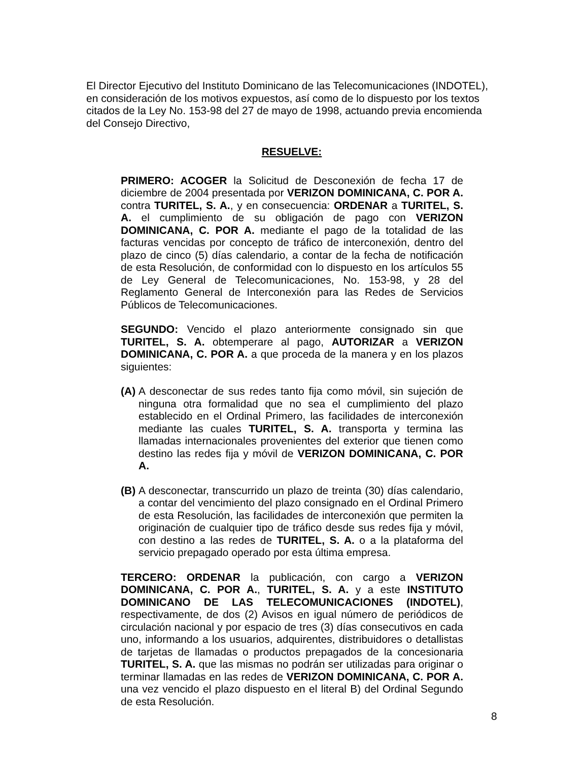El Director Ejecutivo del Instituto Dominicano de las Telecomunicaciones (INDOTEL), en consideración de los motivos expuestos, así como de lo dispuesto por los textos citados de la Ley No. 153-98 del 27 de mayo de 1998, actuando previa encomienda del Consejo Directivo,
RESUELVE:
PRIMERO: ACOGER la Solicitud de Desconexión de fecha 17 de diciembre de 2004 presentada por VERIZON DOMINICANA, C. POR A. contra TURITEL, S. A., y en consecuencia: ORDENAR a TURITEL, S. A. el cumplimiento de su obligación de pago con VERIZON DOMINICANA, C. POR A. mediante el pago de la totalidad de las facturas vencidas por concepto de tráfico de interconexión, dentro del plazo de cinco (5) días calendario, a contar de la fecha de notificación de esta Resolución, de conformidad con lo dispuesto en los artículos 55 de Ley General de Telecomunicaciones, No. 153-98, y 28 del Reglamento General de Interconexión para las Redes de Servicios Públicos de Telecomunicaciones.
SEGUNDO: Vencido el plazo anteriormente consignado sin que TURITEL, S. A. obtemperare al pago, AUTORIZAR a VERIZON DOMINICANA, C. POR A. a que proceda de la manera y en los plazos siguientes:
(A) A desconectar de sus redes tanto fija como móvil, sin sujeción de ninguna otra formalidad que no sea el cumplimiento del plazo establecido en el Ordinal Primero, las facilidades de interconexión mediante las cuales TURITEL, S. A. transporta y termina las llamadas internacionales provenientes del exterior que tienen como destino las redes fija y móvil de VERIZON DOMINICANA, C. POR A.
(B) A desconectar, transcurrido un plazo de treinta (30) días calendario, a contar del vencimiento del plazo consignado en el Ordinal Primero de esta Resolución, las facilidades de interconexión que permiten la originación de cualquier tipo de tráfico desde sus redes fija y móvil, con destino a las redes de TURITEL, S. A. o a la plataforma del servicio prepagado operado por esta última empresa.
TERCERO: ORDENAR la publicación, con cargo a VERIZON DOMINICANA, C. POR A., TURITEL, S. A. y a este INSTITUTO DOMINICANO DE LAS TELECOMUNICACIONES (INDOTEL), respectivamente, de dos (2) Avisos en igual número de periódicos de circulación nacional y por espacio de tres (3) días consecutivos en cada uno, informando a los usuarios, adquirentes, distribuidores o detallistas de tarjetas de llamadas o productos prepagados de la concesionaria TURITEL, S. A. que las mismas no podrán ser utilizadas para originar o terminar llamadas en las redes de VERIZON DOMINICANA, C. POR A. una vez vencido el plazo dispuesto en el literal B) del Ordinal Segundo de esta Resolución.
8